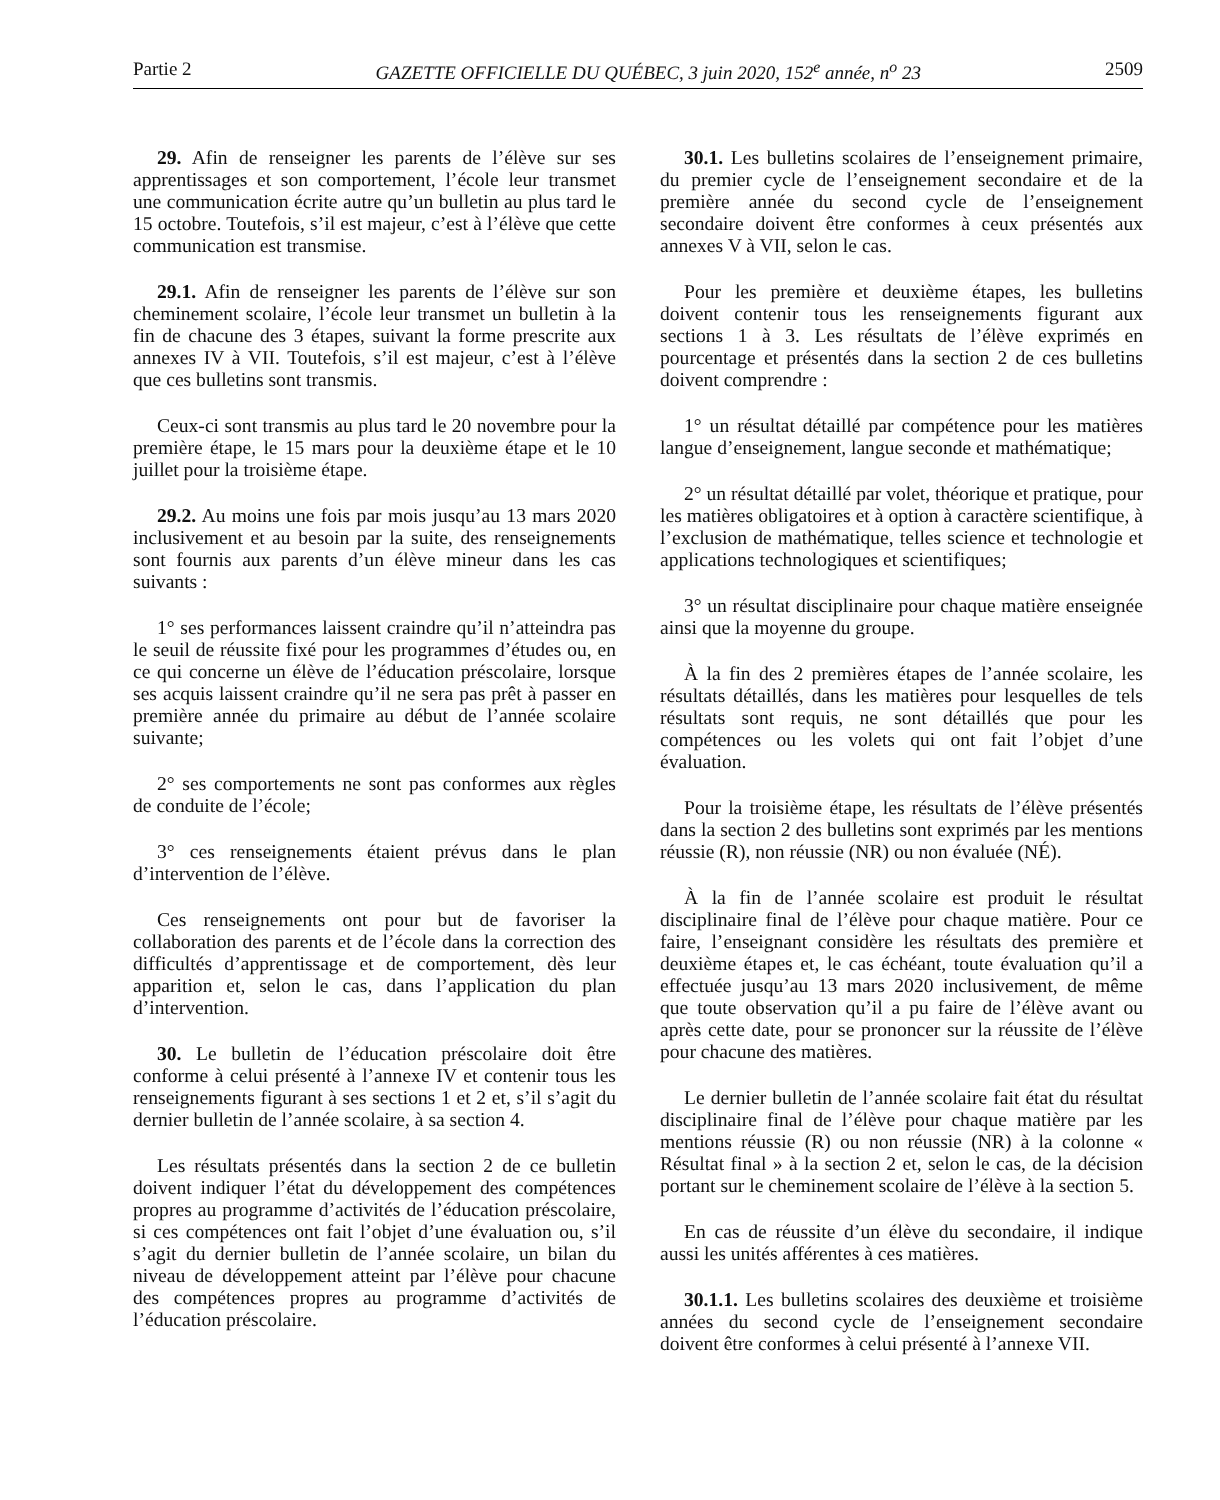Partie 2 GAZETTE OFFICIELLE DU QUÉBEC, 3 juin 2020, 152<sup>e</sup> année, n<sup>o</sup> 23 2509
29. Afin de renseigner les parents de l’élève sur ses apprentissages et son comportement, l’école leur transmet une communication écrite autre qu’un bulletin au plus tard le 15 octobre. Toutefois, s’il est majeur, c’est à l’élève que cette communication est transmise.
29.1. Afin de renseigner les parents de l’élève sur son cheminement scolaire, l’école leur transmet un bulletin à la fin de chacune des 3 étapes, suivant la forme prescrite aux annexes IV à VII. Toutefois, s’il est majeur, c’est à l’élève que ces bulletins sont transmis.
Ceux-ci sont transmis au plus tard le 20 novembre pour la première étape, le 15 mars pour la deuxième étape et le 10 juillet pour la troisième étape.
29.2. Au moins une fois par mois jusqu’au 13 mars 2020 inclusivement et au besoin par la suite, des renseignements sont fournis aux parents d’un élève mineur dans les cas suivants :
1° ses performances laissent craindre qu’il n’atteindra pas le seuil de réussite fixé pour les programmes d’études ou, en ce qui concerne un élève de l’éducation préscolaire, lorsque ses acquis laissent craindre qu’il ne sera pas prêt à passer en première année du primaire au début de l’année scolaire suivante;
2° ses comportements ne sont pas conformes aux règles de conduite de l’école;
3° ces renseignements étaient prévus dans le plan d’intervention de l’élève.
Ces renseignements ont pour but de favoriser la collaboration des parents et de l’école dans la correction des difficultés d’apprentissage et de comportement, dès leur apparition et, selon le cas, dans l’application du plan d’intervention.
30. Le bulletin de l’éducation préscolaire doit être conforme à celui présenté à l’annexe IV et contenir tous les renseignements figurant à ses sections 1 et 2 et, s’il s’agit du dernier bulletin de l’année scolaire, à sa section 4.
Les résultats présentés dans la section 2 de ce bulletin doivent indiquer l’état du développement des compétences propres au programme d’activités de l’éducation préscolaire, si ces compétences ont fait l’objet d’une évaluation ou, s’il s’agit du dernier bulletin de l’année scolaire, un bilan du niveau de développement atteint par l’élève pour chacune des compétences propres au programme d’activités de l’éducation préscolaire.
30.1. Les bulletins scolaires de l’enseignement primaire, du premier cycle de l’enseignement secondaire et de la première année du second cycle de l’enseignement secondaire doivent être conformes à ceux présentés aux annexes V à VII, selon le cas.
Pour les première et deuxième étapes, les bulletins doivent contenir tous les renseignements figurant aux sections 1 à 3. Les résultats de l’élève exprimés en pourcentage et présentés dans la section 2 de ces bulletins doivent comprendre :
1° un résultat détaillé par compétence pour les matières langue d’enseignement, langue seconde et mathématique;
2° un résultat détaillé par volet, théorique et pratique, pour les matières obligatoires et à option à caractère scientifique, à l’exclusion de mathématique, telles science et technologie et applications technologiques et scientifiques;
3° un résultat disciplinaire pour chaque matière enseignée ainsi que la moyenne du groupe.
À la fin des 2 premières étapes de l’année scolaire, les résultats détaillés, dans les matières pour lesquelles de tels résultats sont requis, ne sont détaillés que pour les compétences ou les volets qui ont fait l’objet d’une évaluation.
Pour la troisième étape, les résultats de l’élève présentés dans la section 2 des bulletins sont exprimés par les mentions réussie (R), non réussie (NR) ou non évaluée (NÉ).
À la fin de l’année scolaire est produit le résultat disciplinaire final de l’élève pour chaque matière. Pour ce faire, l’enseignant considère les résultats des première et deuxième étapes et, le cas échéant, toute évaluation qu’il a effectuée jusqu’au 13 mars 2020 inclusivement, de même que toute observation qu’il a pu faire de l’élève avant ou après cette date, pour se prononcer sur la réussite de l’élève pour chacune des matières.
Le dernier bulletin de l’année scolaire fait état du résultat disciplinaire final de l’élève pour chaque matière par les mentions réussie (R) ou non réussie (NR) à la colonne « Résultat final » à la section 2 et, selon le cas, de la décision portant sur le cheminement scolaire de l’élève à la section 5.
En cas de réussite d’un élève du secondaire, il indique aussi les unités afférentes à ces matières.
30.1.1. Les bulletins scolaires des deuxième et troisième années du second cycle de l’enseignement secondaire doivent être conformes à celui présenté à l’annexe VII.